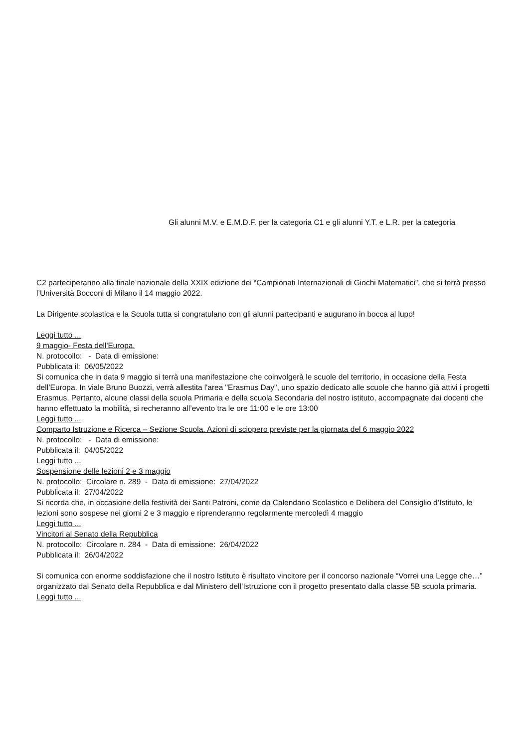Gli alunni M.V. e E.M.D.F. per la categoria C1 e gli alunni Y.T. e L.R. per la categoria
C2 parteciperanno alla finale nazionale della XXIX edizione dei “Campionati Internazionali di Giochi Matematici”, che si terrà presso l’Università Bocconi di Milano il 14 maggio 2022.
La Dirigente scolastica e la Scuola tutta si congratulano con gli alunni partecipanti e augurano in bocca al lupo!
Leggi tutto ...
9 maggio- Festa dell'Europa.
N. protocollo: - Data di emissione:
Pubblicata il: 06/05/2022
Si comunica che in data 9 maggio si terrà una manifestazione che coinvolgerà le scuole del territorio, in occasione della Festa dell’Europa. In viale Bruno Buozzi, verrà allestita l'area "Erasmus Day", uno spazio dedicato alle scuole che hanno già attivi i progetti Erasmus. Pertanto, alcune classi della scuola Primaria e della scuola Secondaria del nostro istituto, accompagnate dai docenti che hanno effettuato la mobilità, si recheranno all’evento tra le ore 11:00 e le ore 13:00
Leggi tutto ...
Comparto Istruzione e Ricerca – Sezione Scuola. Azioni di sciopero previste per la giornata del 6 maggio 2022
N. protocollo: - Data di emissione:
Pubblicata il: 04/05/2022
Leggi tutto ...
Sospensione delle lezioni 2 e 3 maggio
N. protocollo: Circolare n. 289 - Data di emissione: 27/04/2022
Pubblicata il: 27/04/2022
Si ricorda che, in occasione della festività dei Santi Patroni, come da Calendario Scolastico e Delibera del Consiglio d’Istituto, le lezioni sono sospese nei giorni 2 e 3 maggio e riprenderanno regolarmente mercoledì 4 maggio
Leggi tutto ...
Vincitori al Senato della Repubblica
N. protocollo: Circolare n. 284 - Data di emissione: 26/04/2022
Pubblicata il: 26/04/2022
Si comunica con enorme soddisfazione che il nostro Istituto è risultato vincitore per il concorso nazionale “Vorrei una Legge che…” organizzato dal Senato della Repubblica e dal Ministero dell’Istruzione con il progetto presentato dalla classe 5B scuola primaria. Leggi tutto ...